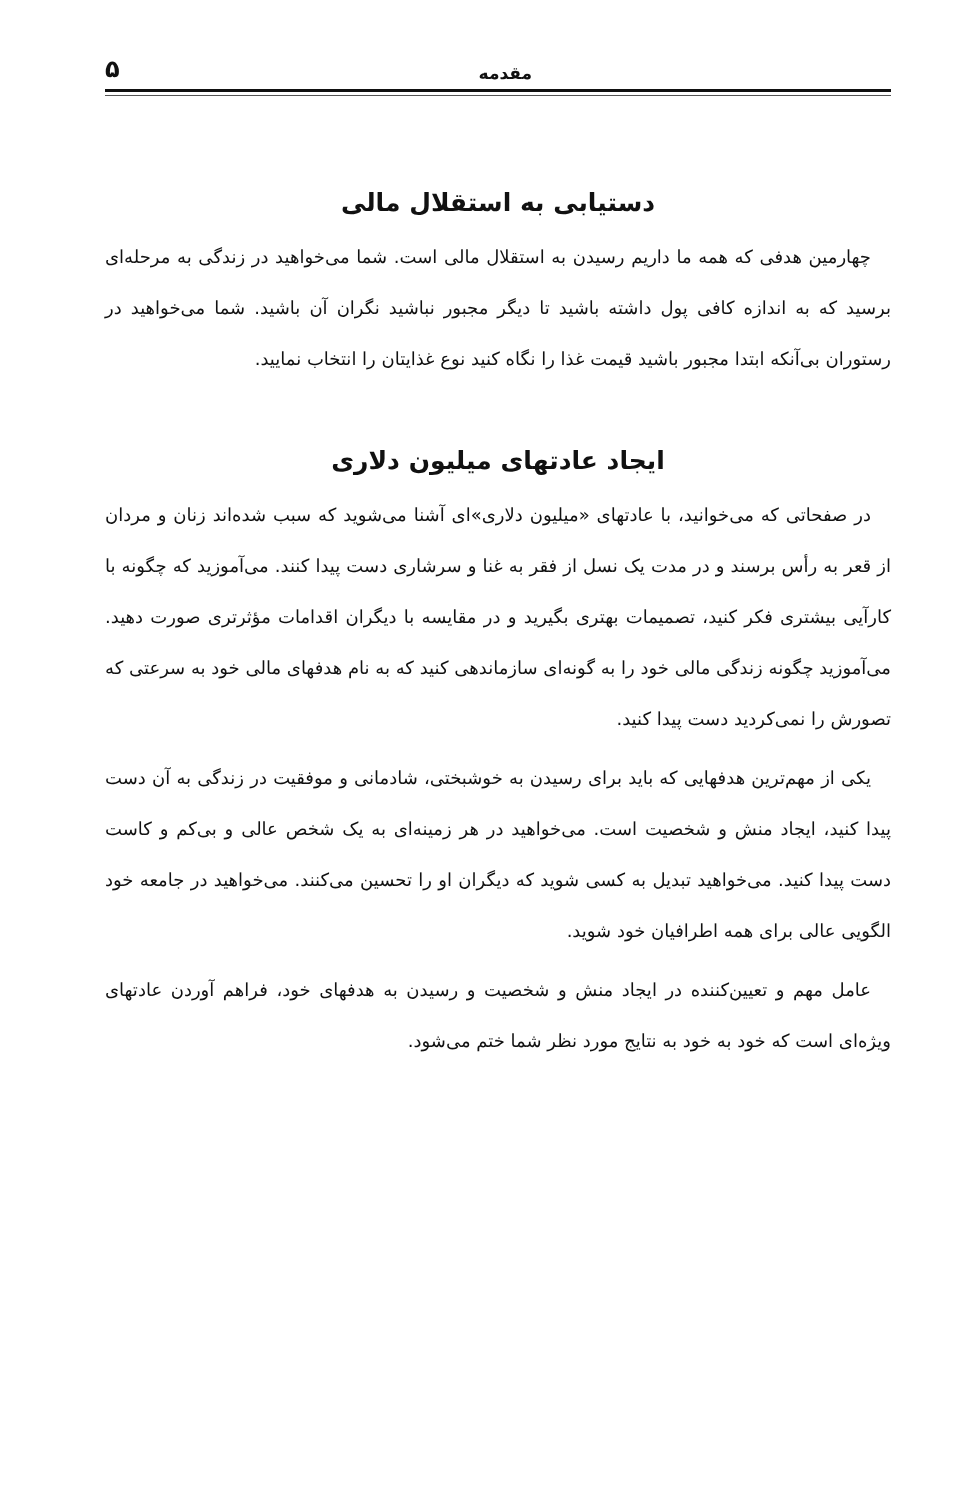مقدمه ۵
دستیابی به استقلال مالی
چهارمین هدفی که همه ما داریم رسیدن به استقلال مالی است. شما می‌خواهید در زندگی به مرحله‌ای برسید که به اندازه کافی پول داشته باشید تا دیگر مجبور نباشید نگران آن باشید. شما می‌خواهید در رستوران بی‌آنکه ابتدا مجبور باشید قیمت غذا را نگاه کنید نوع غذایتان را انتخاب نمایید.
ایجاد عادتهای میلیون دلاری
در صفحاتی که می‌خوانید، با عادتهای «میلیون دلاری»ای آشنا می‌شوید که سبب شده‌اند زنان و مردان از قعر به رأس برسند و در مدت یک نسل از فقر به غنا و سرشاری دست پیدا کنند. می‌آموزید که چگونه با کارآیی بیشتری فکر کنید، تصمیمات بهتری بگیرید و در مقایسه با دیگران اقدامات مؤثرتری صورت دهید. می‌آموزید چگونه زندگی مالی خود را به گونه‌ای سازماندهی کنید که به نام هدفهای مالی خود به سرعتی که تصورش را نمی‌کردید دست پیدا کنید.
یکی از مهم‌ترین هدفهایی که باید برای رسیدن به خوشبختی، شادمانی و موفقیت در زندگی به آن دست پیدا کنید، ایجاد منش و شخصیت است. می‌خواهید در هر زمینه‌ای به یک شخص عالی و بی‌کم و کاست دست پیدا کنید. می‌خواهید تبدیل به کسی شوید که دیگران او را تحسین می‌کنند. می‌خواهید در جامعه خود الگویی عالی برای همه اطرافیان خود شوید.
عامل مهم و تعیین‌کننده در ایجاد منش و شخصیت و رسیدن به هدفهای خود، فراهم آوردن عادتهای ویژه‌ای است که خود به خود به نتایج مورد نظر شما ختم می‌شود.